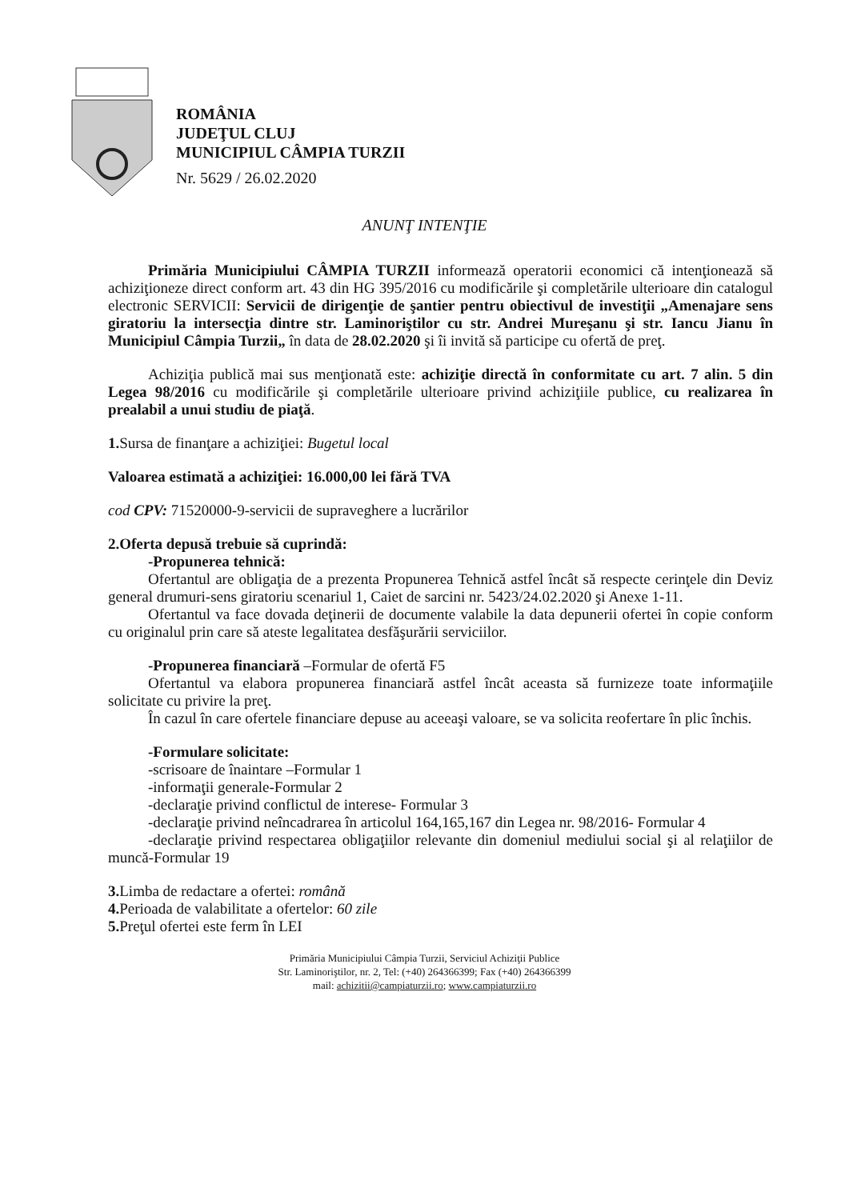ROMÂNIA
JUDEŢUL CLUJ
MUNICIPIUL CÂMPIA TURZII
Nr. 5629 / 26.02.2020
ANUNŢ INTENŢIE
Primăria Municipiului CÂMPIA TURZII informează operatorii economici că intenţionează să achiziţioneze direct conform art. 43 din HG 395/2016 cu modificările şi completările ulterioare din catalogul electronic SERVICII: Servicii de dirigenţie de şantier pentru obiectivul de investiţii „Amenajare sens giratoriu la intersecţia dintre str. Laminoriştilor cu str. Andrei Mureşanu şi str. Iancu Jianu în Municipiul Câmpia Turzii„ în data de 28.02.2020 şi îi invită să participe cu ofertă de preţ.
Achiziţia publică mai sus menţionată este: achiziţie directă în conformitate cu art. 7 alin. 5 din Legea 98/2016 cu modificările şi completările ulterioare privind achiziţiile publice, cu realizarea în prealabil a unui studiu de piaţă.
1. Sursa de finanţare a achiziţiei: Bugetul local
Valoarea estimată a achiziţiei: 16.000,00 lei fără TVA
cod CPV: 71520000-9-servicii de supraveghere a lucrărilor
2.Oferta depusă trebuie să cuprindă:
-Propunerea tehnică:
Ofertantul are obligaţia de a prezenta Propunerea Tehnică astfel încât să respecte cerinţele din Deviz general drumuri-sens giratoriu scenariul 1, Caiet de sarcini nr. 5423/24.02.2020 şi Anexe 1-11.
Ofertantul va face dovada deţinerii de documente valabile la data depunerii ofertei în copie conform cu originalul prin care să ateste legalitatea desfăşurării serviciilor.
-Propunerea financiară –Formular de ofertă F5
Ofertantul va elabora propunerea financiară astfel încât aceasta să furnizeze toate informaţiile solicitate cu privire la preţ.
În cazul în care ofertele financiare depuse au aceeaşi valoare, se va solicita reofertare în plic închis.
-Formulare solicitate:
-scrisoare de înaintare –Formular 1
-informaţii generale-Formular 2
-declaraţie privind conflictul de interese- Formular 3
-declaraţie privind neîncadrarea în articolul 164,165,167 din Legea nr. 98/2016- Formular 4
-declaraţie privind respectarea obligaţiilor relevante din domeniul mediului social şi al relaţiilor de muncă-Formular 19
3. Limba de redactare a ofertei: română
4. Perioada de valabilitate a ofertelor: 60 zile
5. Preţul ofertei este ferm în LEI
Primăria Municipiului Câmpia Turzii, Serviciul Achiziţii Publice
Str. Laminoriştilor, nr. 2, Tel: (+40) 264366399; Fax (+40) 264366399
mail: achizitii@campiaturzii.ro; www.campiaturzii.ro